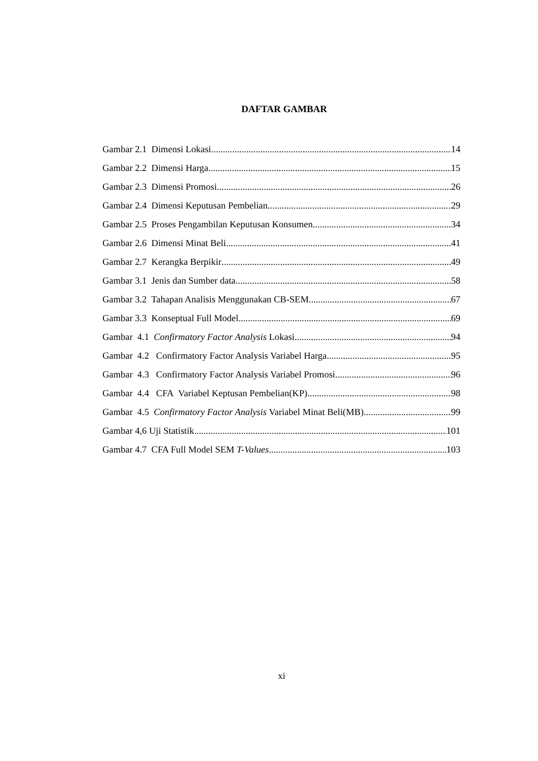DAFTAR GAMBAR
Gambar 2.1 Dimensi Lokasi 14
Gambar 2.2 Dimensi Harga 15
Gambar 2.3 Dimensi Promosi 26
Gambar 2.4 Dimensi Keputusan Pembelian 29
Gambar 2.5 Proses Pengambilan Keputusan Konsumen 34
Gambar 2.6 Dimensi Minat Beli 41
Gambar 2.7 Kerangka Berpikir 49
Gambar 3.1 Jenis dan Sumber data 58
Gambar 3.2 Tahapan Analisis Menggunakan CB-SEM 67
Gambar 3.3 Konseptual Full Model 69
Gambar 4.1 Confirmatory Factor Analysis Lokasi 94
Gambar 4.2 Confirmatory Factor Analysis Variabel Harga 95
Gambar 4.3 Confirmatory Factor Analysis Variabel Promosi 96
Gambar 4.4 CFA Variabel Keptusan Pembelian(KP) 98
Gambar 4.5 Confirmatory Factor Analysis Variabel Minat Beli(MB) 99
Gambar 4,6 Uji Statistik 101
Gambar 4.7 CFA Full Model SEM T-Values 103
xi